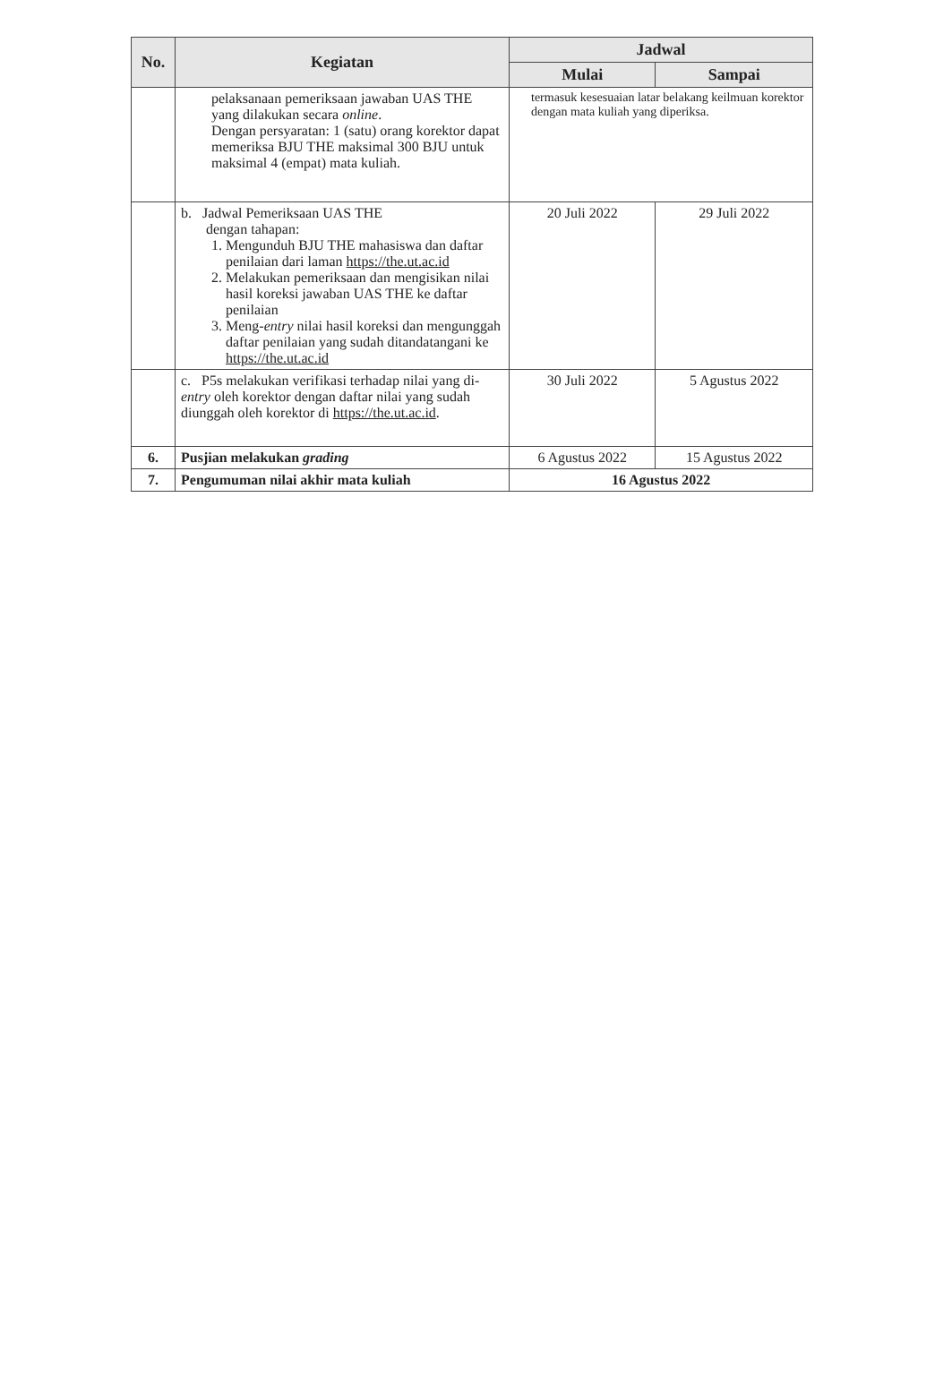| No. | Kegiatan | Jadwal | |
| --- | --- | --- | --- |
| | | Mulai | Sampai |
| | pelaksanaan pemeriksaan jawaban UAS THE yang dilakukan secara online . Dengan persyaratan: 1 (satu) orang korektor dapat memeriksa BJU THE maksimal 300 BJU untuk maksimal 4 (empat) mata kuliah. | termasuk kesesuaian latar belakang keilmuan korektor dengan mata kuliah yang diperiksa. | |
| | b. Jadwal Pemeriksaan UAS THE dengan tahapan: 1. Mengunduh BJU THE mahasiswa dan daftar penilaian dari laman https://the.ut.ac.id 2. Melakukan pemeriksaan dan mengisikan nilai hasil koreksi jawaban UAS THE ke daftar penilaian 3. Meng- entry nilai hasil koreksi dan mengunggah daftar penilaian yang sudah ditandatangani ke https://the.ut.ac.id | 20 Juli 2022 | 29 Juli 2022 |
| | c. P5s melakukan verifikasi terhadap nilai yang di- entry oleh korektor dengan daftar nilai yang sudah diunggah oleh korektor di https://the.ut.ac.id . | 30 Juli 2022 | 5 Agustus 2022 |
| 6. | Pusjian melakukan grading | 6 Agustus 2022 | 15 Agustus 2022 |
| 7. | Pengumuman nilai akhir mata kuliah | 16 Agustus 2022 | |